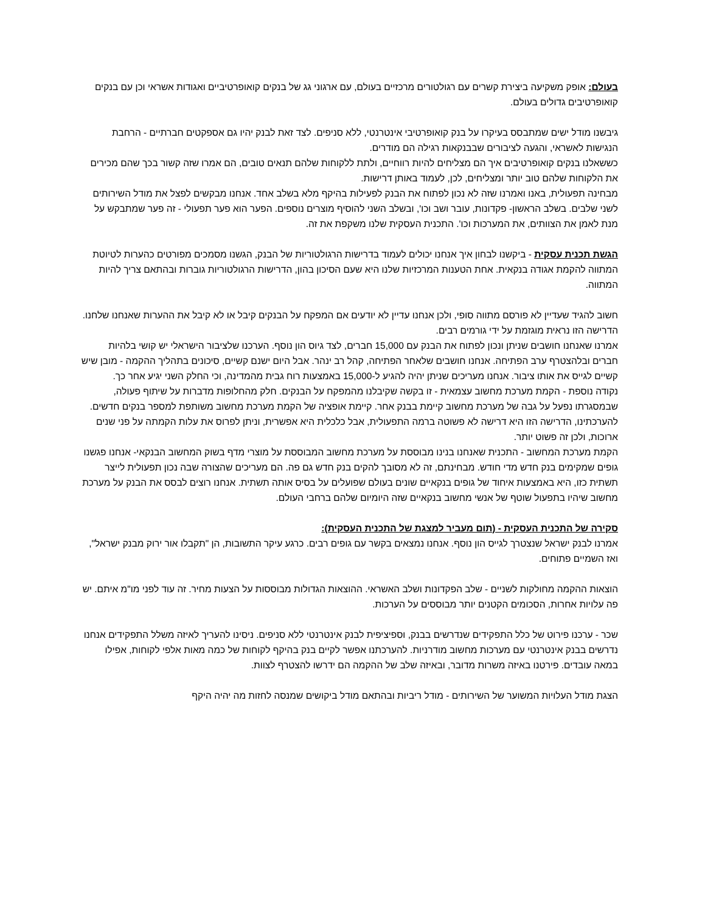בעולם: אופק משקיעה ביצירת קשרים עם רגולטורים מרכזיים בעולם, עם ארגוני גג של בנקים קואופרטיביים ואגודות אשראי וכן עם בנקים קואופרטיבים גדולים בעולם.
גיבשנו מודל ישים שמתבסס בעיקרו על בנק קואופרטיבי אינטרנטי, ללא סניפים. לצד זאת לבנק יהיו גם אספקטים חברתיים - הרחבת הנגישות לאשראי, והגעה לציבורים שבבנקאות רגילה הם מודרים.
כששאלנו בנקים קואופרטיבים איך הם מצליחים להיות רווחיים, ולתת ללקוחות שלהם תנאים טובים, הם אמרו שזה קשור בכך שהם מכירים את הלקוחות שלהם טוב יותר ומצליחים, לכן, לעמוד באותן דרישות.
מבחינה תפעולית, באנו ואמרנו שזה לא נכון לפתוח את הבנק לפעילות בהיקף מלא בשלב אחד. אנחנו מבקשים לפצל את מודל השירותים לשני שלבים. בשלב הראשון- פקדונות, עובר ושב וכו', ובשלב השני להוסיף מוצרים נוספים. הפער הוא פער תפעולי - זה פער שמתבקש על מנת לאמן את הצוותים, את המערכות וכו'. התכנית העסקית שלנו משקפת את זה.
הגשת תכנית עסקית - ביקשנו לבחון איך אנחנו יכולים לעמוד בדרישות הרגולטוריות של הבנק, הגשנו מסמכים מפורטים כהערות לטיוטת המתווה להקמת אגודה בנקאית. אחת הטענות המרכזיות שלנו היא שעם הסיכון בהון, הדרישות הרגולטוריות גוברות ובהתאם צריך להיות המתווה.
חשוב להגיד שעדיין לא פורסם מתווה סופי, ולכן אנחנו עדיין לא יודעים אם המפקח על הבנקים קיבל או לא קיבל את ההערות שאנחנו שלחנו. הדרישה הזו נראית מוגזמת על ידי גורמים רבים.
אמרנו שאנחנו חושבים שניתן ונכון לפתוח את הבנק עם 15,000 חברים, לצד גיוס הון נוסף. הערכנו שלציבור הישראלי יש קושי בלהיות חברים ובלהצטרף ערב הפתיחה. אנחנו חושבים שלאחר הפתיחה, קהל רב ינהר. אבל היום ישנם קשיים, סיכונים בתהליך ההקמה - מובן שיש קשיים לגייס את אותו ציבור. אנחנו מעריכים שניתן יהיה להגיע ל-15,000 באמצעות רוח גבית מהמדינה, וכי החלק השני יגיע אחר כך.
נקודה נוספת - הקמת מערכת מחשוב עצמאית - זו בקשה שקיבלנו מהמפקח על הבנקים. חלק מהחלופות מדברות על שיתוף פעולה, שבמסגרתו נפעל על גבה של מערכת מחשוב קיימת בבנק אחר. קיימת אופציה של הקמת מערכת מחשוב משותפת למספר בנקים חדשים. להערכתינו, הדרישה הזו היא דרישה לא פשוטה ברמה התפעולית, אבל כלכלית היא אפשרית, וניתן לפרוס את עלות הקמתה על פני שנים ארוכות, ולכן זה פשוט יותר.
הקמת מערכת המחשוב - התכנית שאנחנו בנינו מבוססת על מערכת מחשוב המבוססת על מוצרי מדף בשוק המחשוב הבנקאי- אנחנו פגשנו גופים שמקימים בנק חדש מדי חודש. מבחינתם, זה לא מסובך להקים בנק חדש גם פה. הם מעריכים שהצורה שבה נכון תפעולית לייצר תשתית כזו, היא באמצעות איחוד של גופים בנקאיים שונים בעולם שפועלים על בסיס אותה תשתית. אנחנו רוצים לבסס את הבנק על מערכת מחשוב שיהיו בתפעול שוטף של אנשי מחשוב בנקאיים שזה היומיום שלהם ברחבי העולם.
סקירה של התכנית העסקית - (תום מעביר למצגת של התכנית העסקית):
אמרנו לבנק ישראל שנצטרך לגייס הון נוסף. אנחנו נמצאים בקשר עם גופים רבים. כרגע עיקר התשובות, הן "תקבלו אור ירוק מבנק ישראל", ואז השמיים פתוחים.
הוצאות ההקמה מחולקות לשניים - שלב הפקדונות ושלב האשראי. ההוצאות הגדולות מבוססות על הצעות מחיר. זה עוד לפני מו"מ איתם. יש פה עלויות אחרות, הסכומים הקטנים יותר מבוססים על הערכות.
שכר - ערכנו פירוט של כלל התפקידים שנדרשים בבנק, וספיציפית לבנק אינטרנטי ללא סניפים. ניסינו להעריך לאיזה משלל התפקידים אנחנו נדרשים בבנק אינטרנטי עם מערכות מחשוב מודרניות. להערכתנו אפשר לקיים בנק בהיקף לקוחות של כמה מאות אלפי לקוחות, אפילו במאה עובדים. פירטנו באיזה משרות מדובר, ובאיזה שלב של ההקמה הם ידרשו להצטרף לצוות.
הצגת מודל העלויות המשוער של השירותים - מודל ריביות ובהתאם מודל ביקושים שמנסה לחזות מה יהיה היקף